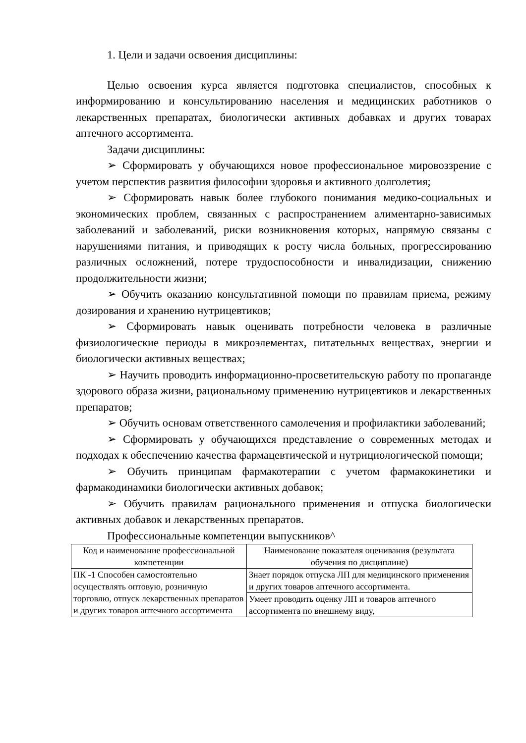1. Цели и задачи освоения дисциплины:
Целью освоения курса является подготовка специалистов, способных к информированию и консультированию населения и медицинских работников о лекарственных препаратах, биологически активных добавках и других товарах аптечного ассортимента.
Задачи дисциплины:
➢ Сформировать у обучающихся новое профессиональное мировоззрение с учетом перспектив развития философии здоровья и активного долголетия;
➢ Сформировать навык более глубокого понимания медико-социальных и экономических проблем, связанных с распространением алиментарно-зависимых заболеваний и заболеваний, риски возникновения которых, напрямую связаны с нарушениями питания, и приводящих к росту числа больных, прогрессированию различных осложнений, потере трудоспособности и инвалидизации, снижению продолжительности жизни;
➢ Обучить оказанию консультативной помощи по правилам приема, режиму дозирования и хранению нутрицевтиков;
➢ Сформировать навык оценивать потребности человека в различные физиологические периоды в микроэлементах, питательных веществах, энергии и биологически активных веществах;
➢ Научить проводить информационно-просветительскую работу по пропаганде здорового образа жизни, рациональному применению нутрицевтиков и лекарственных препаратов;
➢ Обучить основам ответственного самолечения и профилактики заболеваний;
➢ Сформировать у обучающихся представление о современных методах и подходах к обеспечению качества фармацевтической и нутрициологической помощи;
➢ Обучить принципам фармакотерапии с учетом фармакокинетики и фармакодинамики биологически активных добавок;
➢ Обучить правилам рационального применения и отпуска биологически активных добавок и лекарственных препаратов.
Профессиональные компетенции выпускников^
| Код и наименование профессиональной компетенции | Наименование показателя оценивания (результата обучения по дисциплине) |
| --- | --- |
| ПК -1 Способен самостоятельно осуществлять оптовую, розничную торговлю, отпуск лекарственных препаратов и других товаров аптечного ассортимента | Знает порядок отпуска ЛП для медицинского применения и других товаров аптечного ассортимента. |
| | Умеет проводить оценку ЛП и товаров аптечного ассортимента по внешнему виду, |